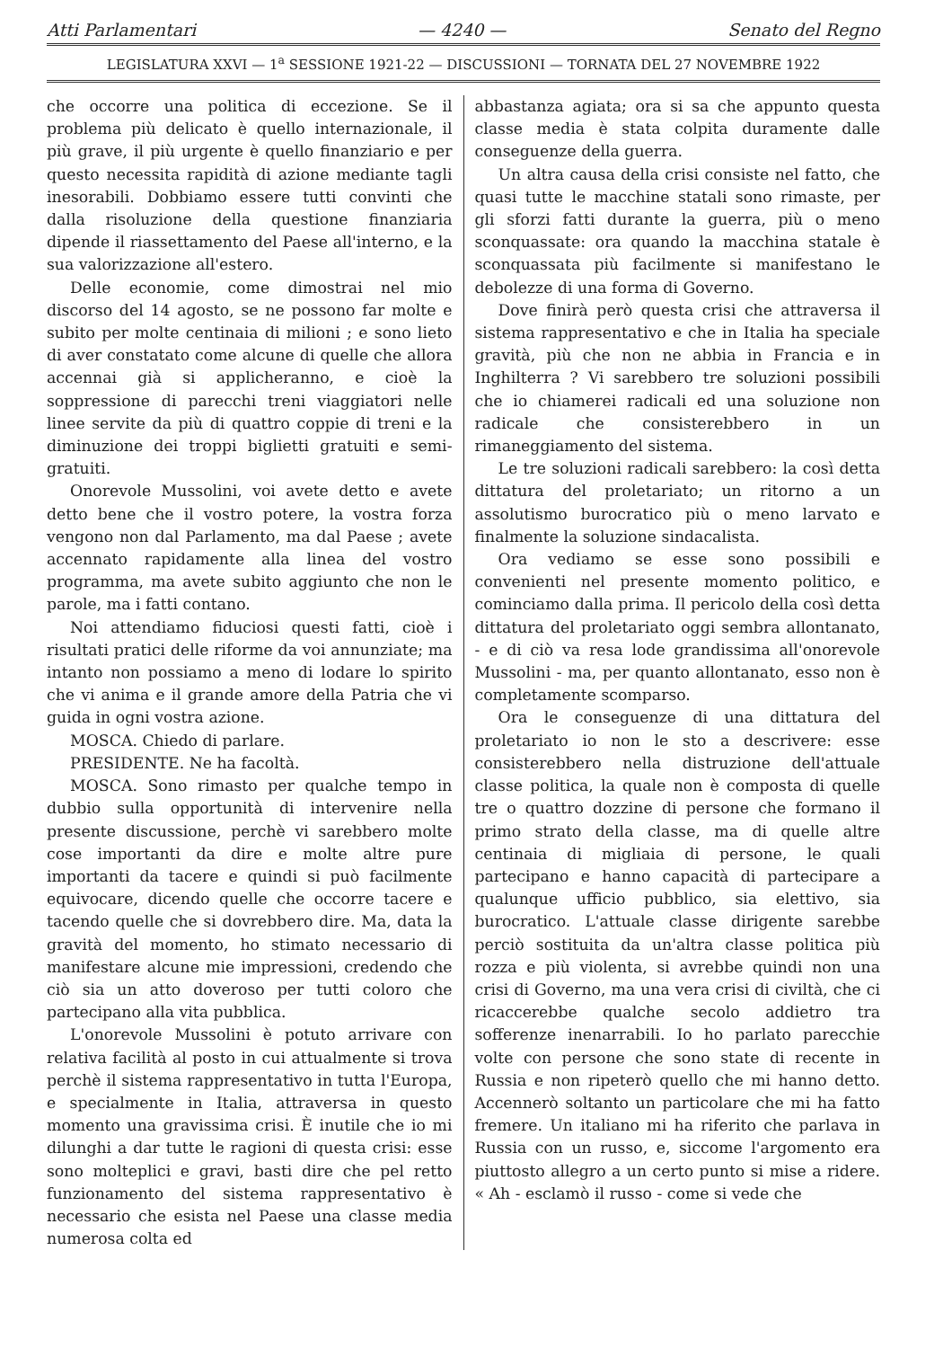Atti Parlamentari — 4240 — Senato del Regno
LEGISLATURA XXVI — 1<sup>a</sup> SESSIONE 1921-22 — DISCUSSIONI — TORNATA DEL 27 NOVEMBRE 1922
che occorre una politica di eccezione. Se il problema più delicato è quello internazionale, il più grave, il più urgente è quello finanziario e per questo necessita rapidità di azione mediante tagli inesorabili. Dobbiamo essere tutti convinti che dalla risoluzione della questione finanziaria dipende il riassettamento del Paese all'interno, e la sua valorizzazione all'estero.
Delle economie, come dimostrai nel mio discorso del 14 agosto, se ne possono far molte e subito per molte centinaia di milioni ; e sono lieto di aver constatato come alcune di quelle che allora accennai già si applicheranno, e cioè la soppressione di parecchi treni viaggiatori nelle linee servite da più di quattro coppie di treni e la diminuzione dei troppi biglietti gratuiti e semi-gratuiti.
Onorevole Mussolini, voi avete detto e avete detto bene che il vostro potere, la vostra forza vengono non dal Parlamento, ma dal Paese ; avete accennato rapidamente alla linea del vostro programma, ma avete subito aggiunto che non le parole, ma i fatti contano.
Noi attendiamo fiduciosi questi fatti, cioè i risultati pratici delle riforme da voi annunziate; ma intanto non possiamo a meno di lodare lo spirito che vi anima e il grande amore della Patria che vi guida in ogni vostra azione.
MOSCA. Chiedo di parlare.
PRESIDENTE. Ne ha facoltà.
MOSCA. Sono rimasto per qualche tempo in dubbio sulla opportunità di intervenire nella presente discussione, perchè vi sarebbero molte cose importanti da dire e molte altre pure importanti da tacere e quindi si può facilmente equivocare, dicendo quelle che occorre tacere e tacendo quelle che si dovrebbero dire. Ma, data la gravità del momento, ho stimato necessario di manifestare alcune mie impressioni, credendo che ciò sia un atto doveroso per tutti coloro che partecipano alla vita pubblica.
L'onorevole Mussolini è potuto arrivare con relativa facilità al posto in cui attualmente si trova perchè il sistema rappresentativo in tutta l'Europa, e specialmente in Italia, attraversa in questo momento una gravissima crisi. È inutile che io mi dilunghi a dar tutte le ragioni di questa crisi: esse sono molteplici e gravi, basti dire che pel retto funzionamento del sistema rappresentativo è necessario che esista nel Paese una classe media numerosa colta ed
abbastanza agiata; ora si sa che appunto questa classe media è stata colpita duramente dalle conseguenze della guerra.
Un altra causa della crisi consiste nel fatto, che quasi tutte le macchine statali sono rimaste, per gli sforzi fatti durante la guerra, più o meno sconquassate: ora quando la macchina statale è sconquassata più facilmente si manifestano le debolezze di una forma di Governo.
Dove finirà però questa crisi che attraversa il sistema rappresentativo e che in Italia ha speciale gravità, più che non ne abbia in Francia e in Inghilterra ? Vi sarebbero tre soluzioni possibili che io chiamerei radicali ed una soluzione non radicale che consisterebbero in un rimaneggiamento del sistema.
Le tre soluzioni radicali sarebbero: la così detta dittatura del proletariato; un ritorno a un assolutismo burocratico più o meno larvato e finalmente la soluzione sindacalista.
Ora vediamo se esse sono possibili e convenienti nel presente momento politico, e cominciamo dalla prima. Il pericolo della così detta dittatura del proletariato oggi sembra allontanato, - e di ciò va resa lode grandissima all'onorevole Mussolini - ma, per quanto allontanato, esso non è completamente scomparso.
Ora le conseguenze di una dittatura del proletariato io non le sto a descrivere: esse consisterebbero nella distruzione dell'attuale classe politica, la quale non è composta di quelle tre o quattro dozzine di persone che formano il primo strato della classe, ma di quelle altre centinaia di migliaia di persone, le quali partecipano e hanno capacità di partecipare a qualunque ufficio pubblico, sia elettivo, sia burocratico. L'attuale classe dirigente sarebbe perciò sostituita da un'altra classe politica più rozza e più violenta, si avrebbe quindi non una crisi di Governo, ma una vera crisi di civiltà, che ci ricaccerebbe qualche secolo addietro tra sofferenze inenarrabili. Io ho parlato parecchie volte con persone che sono state di recente in Russia e non ripeterò quello che mi hanno detto. Accennerò soltanto un particolare che mi ha fatto fremere. Un italiano mi ha riferito che parlava in Russia con un russo, e, siccome l'argomento era piuttosto allegro a un certo punto si mise a ridere. « Ah - esclamò il russo - come si vede che